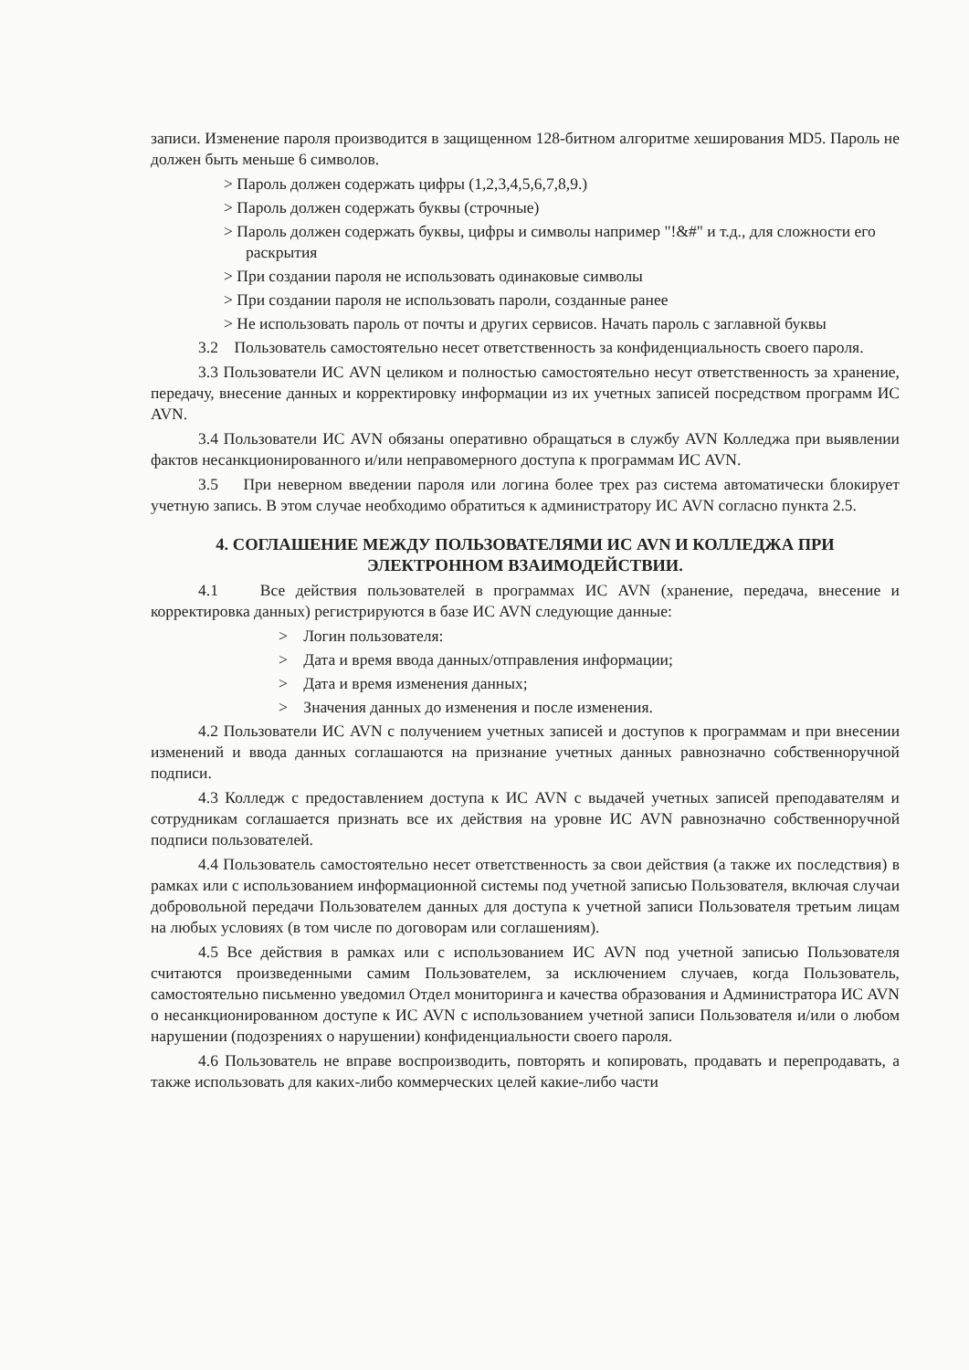записи. Изменение пароля производится в защищенном 128-битном алгоритме хеширования MD5. Пароль не должен быть меньше 6 символов.
> Пароль должен содержать цифры (1,2,3,4,5,6,7,8,9.)
> Пароль должен содержать буквы (строчные)
> Пароль должен содержать буквы, цифры и символы например "!&#" и т.д., для сложности его раскрытия
> При создании пароля не использовать одинаковые символы
> При создании пароля не использовать пароли, созданные ранее
> Не использовать пароль от почты и других сервисов. Начать пароль с заглавной буквы
3.2 Пользователь самостоятельно несет ответственность за конфиденциальность своего пароля.
3.3 Пользователи ИС AVN целиком и полностью самостоятельно несут ответственность за хранение, передачу, внесение данных и корректировку информации из их учетных записей посредством программ ИС AVN.
3.4 Пользователи ИС AVN обязаны оперативно обращаться в службу AVN Колледжа при выявлении фактов несанкционированного и/или неправомерного доступа к программам ИС AVN.
3.5 При неверном введении пароля или логина более трех раз система автоматически блокирует учетную запись. В этом случае необходимо обратиться к администратору ИС AVN согласно пункта 2.5.
4. СОГЛАШЕНИЕ МЕЖДУ ПОЛЬЗОВАТЕЛЯМИ ИС AVN И КОЛЛЕДЖА ПРИ ЭЛЕКТРОННОМ ВЗАИМОДЕЙСТВИИ.
4.1 Все действия пользователей в программах ИС AVN (хранение, передача, внесение и корректировка данных) регистрируются в базе ИС AVN следующие данные:
> Логин пользователя:
> Дата и время ввода данных/отправления информации;
> Дата и время изменения данных;
> Значения данных до изменения и после изменения.
4.2 Пользователи ИС AVN с получением учетных записей и доступов к программам и при внесении изменений и ввода данных соглашаются на признание учетных данных равнозначно собственноручной подписи.
4.3 Колледж с предоставлением доступа к ИС AVN с выдачей учетных записей преподавателям и сотрудникам соглашается признать все их действия на уровне ИС AVN равнозначно собственноручной подписи пользователей.
4.4 Пользователь самостоятельно несет ответственность за свои действия (а также их последствия) в рамках или с использованием информационной системы под учетной записью Пользователя, включая случаи добровольной передачи Пользователем данных для доступа к учетной записи Пользователя третьим лицам на любых условиях (в том числе по договорам или соглашениям).
4.5 Все действия в рамках или с использованием ИС AVN под учетной записью Пользователя считаются произведенными самим Пользователем, за исключением случаев, когда Пользователь, самостоятельно письменно уведомил Отдел мониторинга и качества образования и Администратора ИС AVN о несанкционированном доступе к ИС AVN с использованием учетной записи Пользователя и/или о любом нарушении (подозрениях о нарушении) конфиденциальности своего пароля.
4.6 Пользователь не вправе воспроизводить, повторять и копировать, продавать и перепродавать, а также использовать для каких-либо коммерческих целей какие-либо части